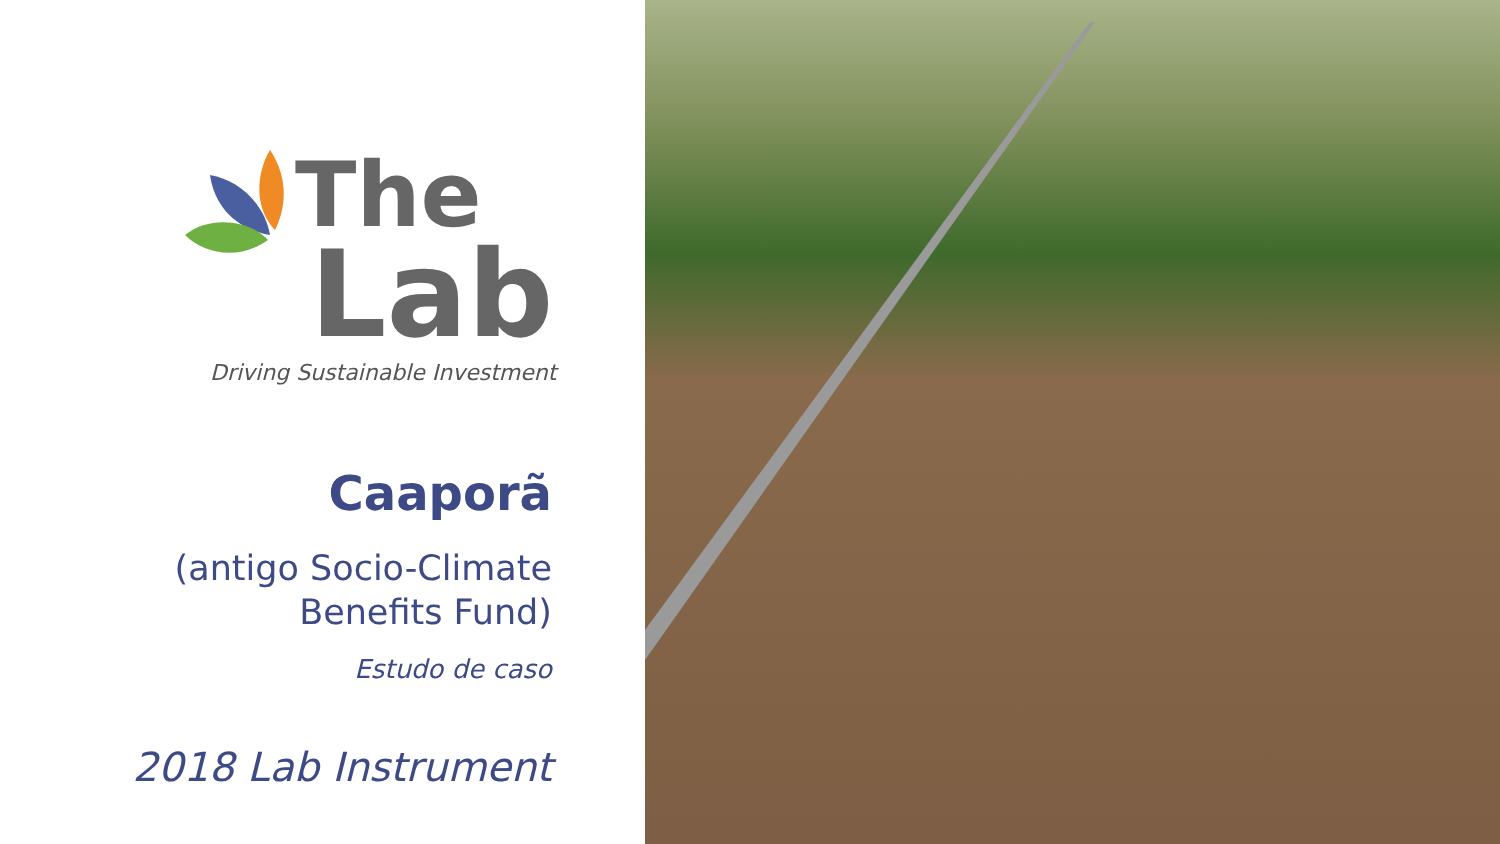The
Lab
Driving Sustainable Investment
Caaporã
(antigo Socio-Climate
Benefits Fund)
Estudo de caso
2018 Lab Instrument